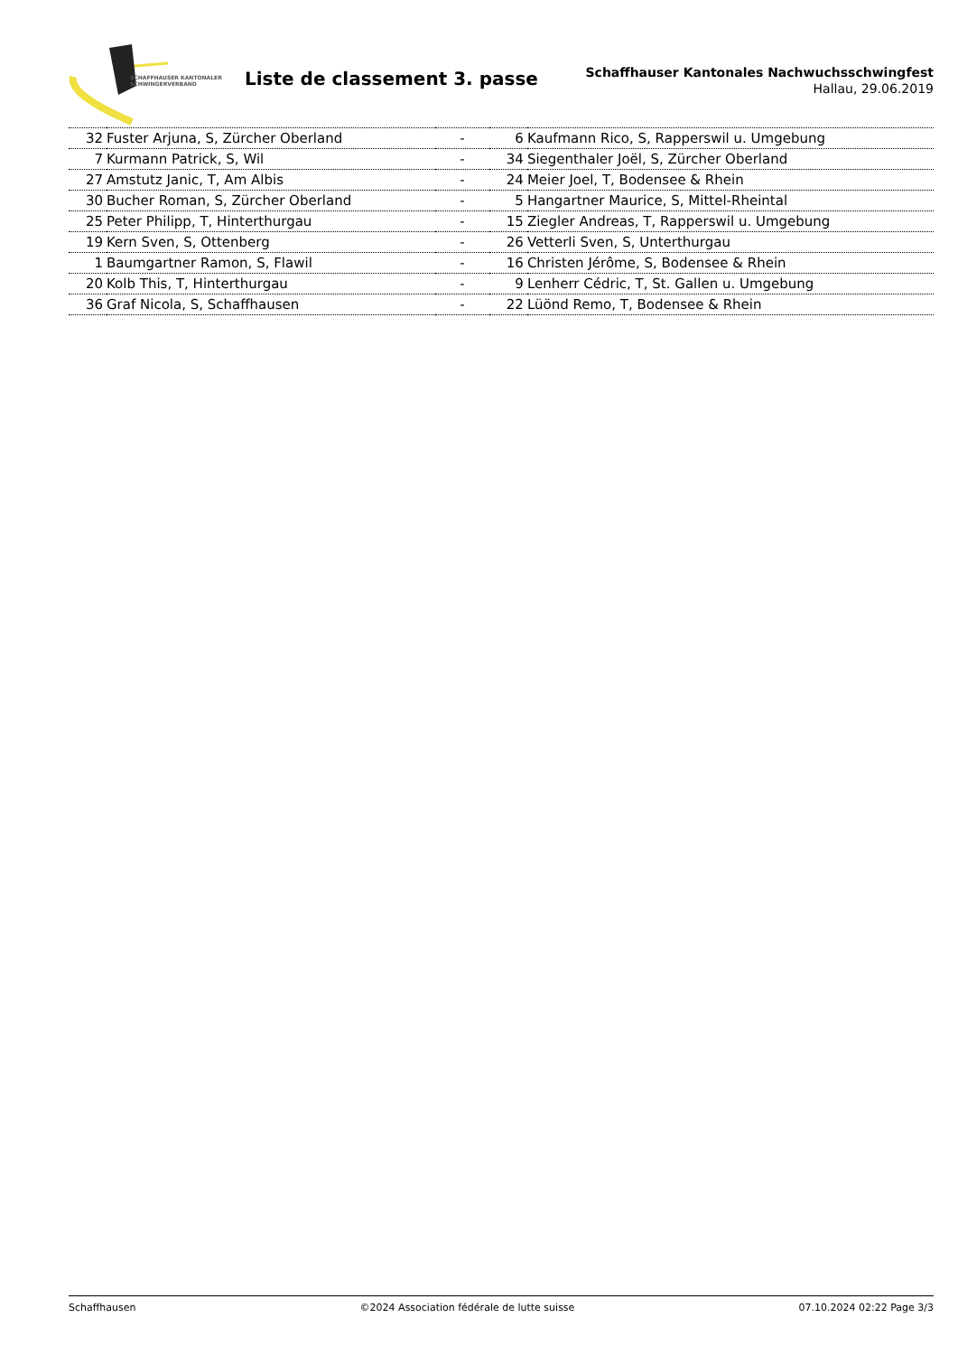SCHAFFHAUSER KANTONALER
SCHWINGERVERBAND
Liste de classement 3. passe
Schaffhauser Kantonales Nachwuchsschwingfest
Hallau, 29.06.2019
| 32 | Fuster Arjuna, S, Zürcher Oberland | - | 6 | Kaufmann Rico, S, Rapperswil u. Umgebung |
| 7 | Kurmann Patrick, S, Wil | - | 34 | Siegenthaler Joël, S, Zürcher Oberland |
| 27 | Amstutz Janic, T, Am Albis | - | 24 | Meier Joel, T, Bodensee & Rhein |
| 30 | Bucher Roman, S, Zürcher Oberland | - | 5 | Hangartner Maurice, S, Mittel-Rheintal |
| 25 | Peter Philipp, T, Hinterthurgau | - | 15 | Ziegler Andreas, T, Rapperswil u. Umgebung |
| 19 | Kern Sven, S, Ottenberg | - | 26 | Vetterli Sven, S, Unterthurgau |
| 1 | Baumgartner Ramon, S, Flawil | - | 16 | Christen Jérôme, S, Bodensee & Rhein |
| 20 | Kolb This, T, Hinterthurgau | - | 9 | Lenherr Cédric, T, St. Gallen u. Umgebung |
| 36 | Graf Nicola, S, Schaffhausen | - | 22 | Lüönd Remo, T, Bodensee & Rhein |
Schaffhausen ©2024 Association fédérale de lutte suisse 07.10.2024 02:22 Page 3/3